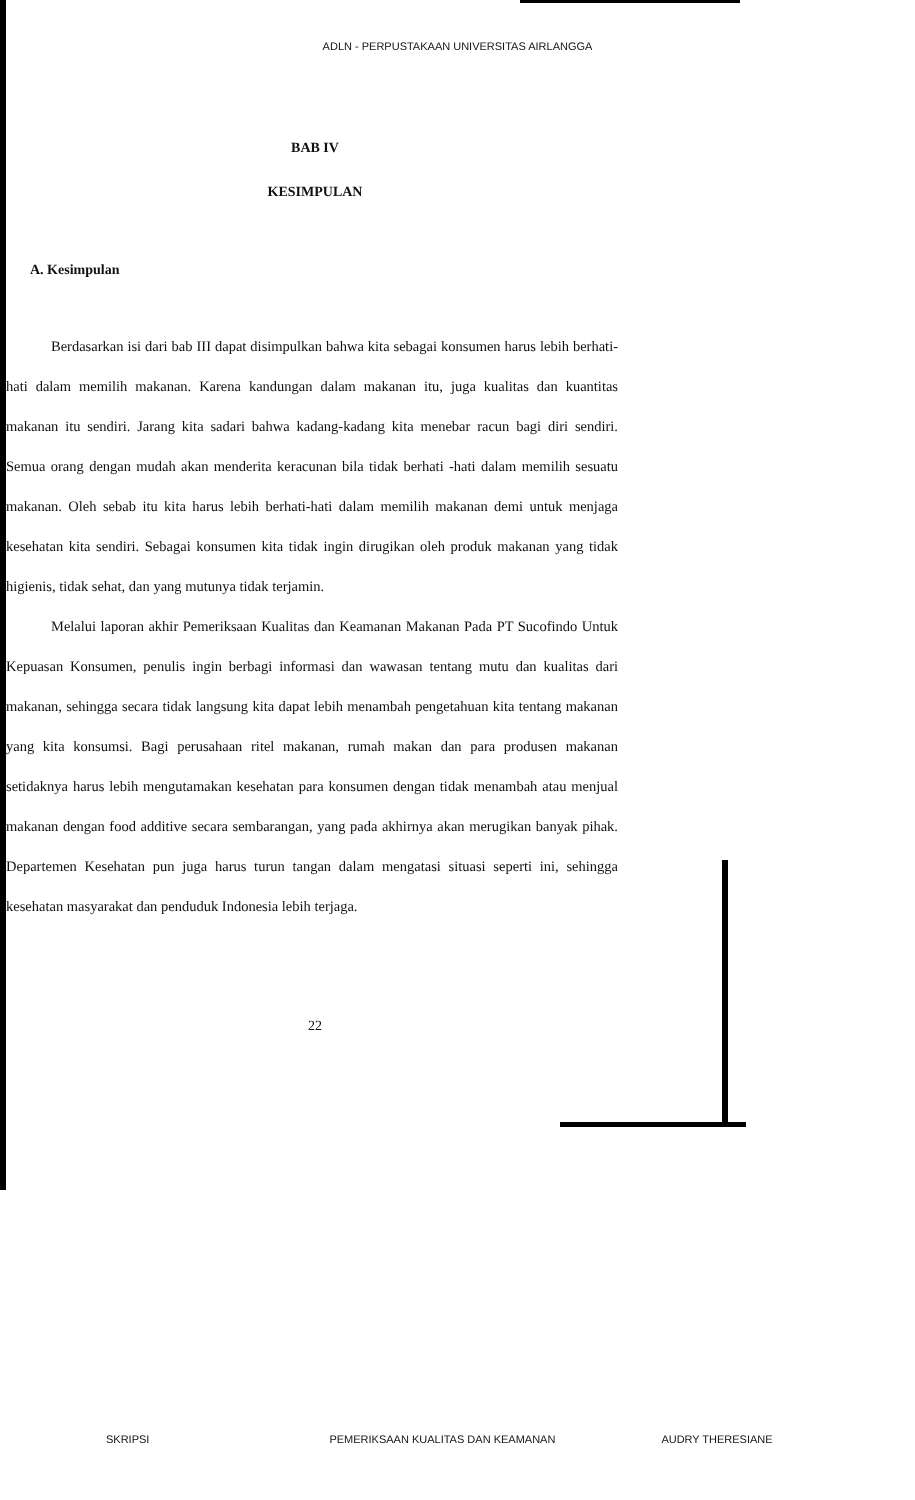ADLN - PERPUSTAKAAN UNIVERSITAS AIRLANGGA
BAB IV
KESIMPULAN
A. Kesimpulan
Berdasarkan isi dari bab III dapat disimpulkan bahwa kita sebagai konsumen harus lebih berhati- hati dalam memilih makanan. Karena kandungan dalam makanan itu, juga kualitas dan kuantitas makanan itu sendiri. Jarang kita sadari bahwa kadang-kadang kita menebar racun bagi diri sendiri. Semua orang dengan mudah akan menderita keracunan bila tidak berhati -hati dalam memilih sesuatu makanan. Oleh sebab itu kita harus lebih berhati-hati dalam memilih makanan demi untuk menjaga kesehatan kita sendiri. Sebagai konsumen kita tidak ingin dirugikan oleh produk makanan yang tidak higienis, tidak sehat, dan yang mutunya tidak terjamin.
Melalui laporan akhir Pemeriksaan Kualitas dan Keamanan Makanan Pada PT Sucofindo Untuk Kepuasan Konsumen, penulis ingin berbagi informasi dan wawasan tentang mutu dan kualitas dari makanan, sehingga secara tidak langsung kita dapat lebih menambah pengetahuan kita tentang makanan yang kita konsumsi. Bagi perusahaan ritel makanan, rumah makan dan para produsen makanan setidaknya harus lebih mengutamakan kesehatan para konsumen dengan tidak menambah atau menjual makanan dengan food additive secara sembarangan, yang pada akhirnya akan merugikan banyak pihak. Departemen Kesehatan pun juga harus turun tangan dalam mengatasi situasi seperti ini, sehingga kesehatan masyarakat dan penduduk Indonesia lebih terjaga.
22
SKRIPSI PEMERIKSAAN KUALITAS DAN KEAMANAN AUDRY THERESIANE